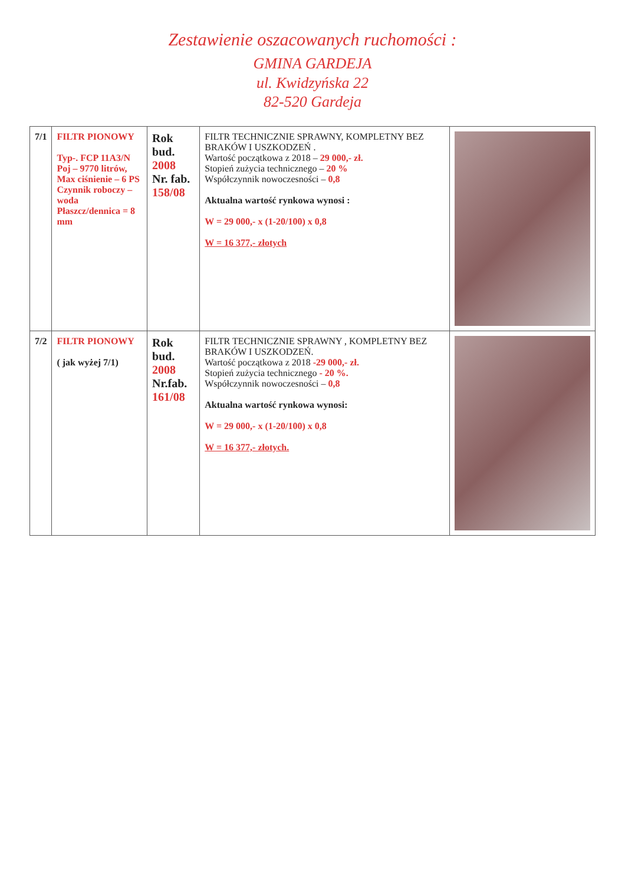Zestawienie oszacowanych ruchomości :
GMINA GARDEJA
ul. Kwidzyńska 22
82-520 Gardeja
| 7/1 | FILTR PIONOWY Typ-. FCP 11A3/N Poj – 9770 litrów, Max ciśnienie – 6 PS Czynnik roboczy –woda Płaszcz/dennica = 8 mm | Rok bud. 2008 Nr. fab. 158/08 | FILTR TECHNICZNIE SPRAWNY, KOMPLETNY BEZ BRAKÓW I USZKODZEŃ . Wartość początkowa z 2018 – 29 000,- zł. Stopień zużycia technicznego – 20 % Współczynnik nowoczesności – 0,8 Aktualna wartość rynkowa wynosi : W = 29 000,- x (1-20/100) x 0,8 W = 16 377,- złotych | |
| 7/2 | FILTR PIONOWY ( jak wyżej 7/1) | Rok bud. 2008 Nr.fab. 161/08 | FILTR TECHNICZNIE SPRAWNY , KOMPLETNY BEZ BRAKÓW I USZKODZEŃ. Wartość początkowa z 2018 -29 000,- zł. Stopień zużycia technicznego - 20 %. Współczynnik nowoczesności – 0,8 Aktualna wartość rynkowa wynosi: W = 29 000,- x (1-20/100) x 0,8 W = 16 377,- złotych. | |